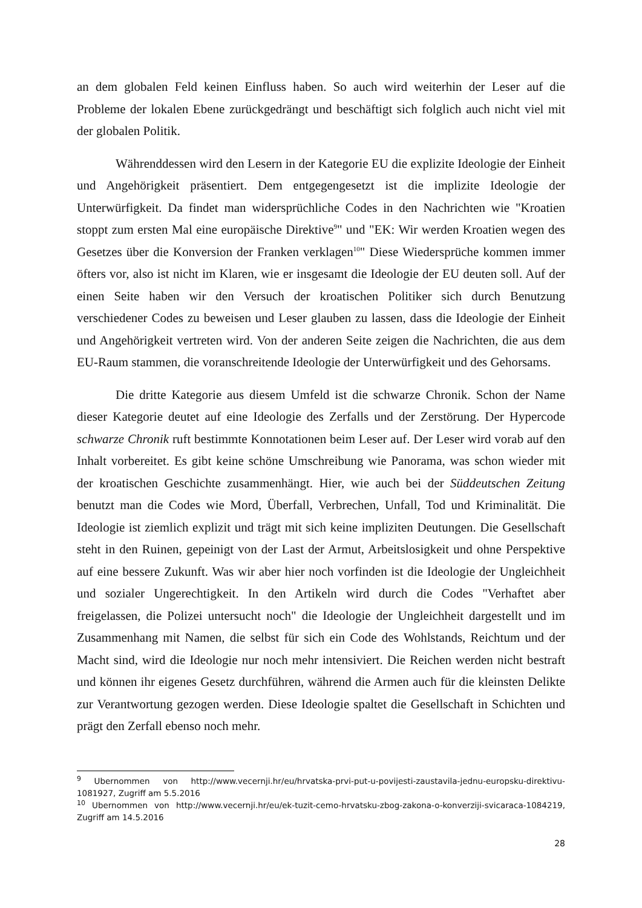an dem globalen Feld keinen Einfluss haben. So auch wird weiterhin der Leser auf die Probleme der lokalen Ebene zurückgedrängt und beschäftigt sich folglich auch nicht viel mit der globalen Politik.
Währenddessen wird den Lesern in der Kategorie EU die explizite Ideologie der Einheit und Angehörigkeit präsentiert. Dem entgegengesetzt ist die implizite Ideologie der Unterwürfigkeit. Da findet man widersprüchliche Codes in den Nachrichten wie "Kroatien stoppt zum ersten Mal eine europäische Direktive<sup>9</sup>" und "EK: Wir werden Kroatien wegen des Gesetzes über die Konversion der Franken verklagen<sup>10</sup>" Diese Wiedersprüche kommen immer öfters vor, also ist nicht im Klaren, wie er insgesamt die Ideologie der EU deuten soll. Auf der einen Seite haben wir den Versuch der kroatischen Politiker sich durch Benutzung verschiedener Codes zu beweisen und Leser glauben zu lassen, dass die Ideologie der Einheit und Angehörigkeit vertreten wird. Von der anderen Seite zeigen die Nachrichten, die aus dem EU-Raum stammen, die voranschreitende Ideologie der Unterwürfigkeit und des Gehorsams.
Die dritte Kategorie aus diesem Umfeld ist die schwarze Chronik. Schon der Name dieser Kategorie deutet auf eine Ideologie des Zerfalls und der Zerstörung. Der Hypercode schwarze Chronik ruft bestimmte Konnotationen beim Leser auf. Der Leser wird vorab auf den Inhalt vorbereitet. Es gibt keine schöne Umschreibung wie Panorama, was schon wieder mit der kroatischen Geschichte zusammenhängt. Hier, wie auch bei der Süddeutschen Zeitung benutzt man die Codes wie Mord, Überfall, Verbrechen, Unfall, Tod und Kriminalität. Die Ideologie ist ziemlich explizit und trägt mit sich keine impliziten Deutungen. Die Gesellschaft steht in den Ruinen, gepeinigt von der Last der Armut, Arbeitslosigkeit und ohne Perspektive auf eine bessere Zukunft. Was wir aber hier noch vorfinden ist die Ideologie der Ungleichheit und sozialer Ungerechtigkeit. In den Artikeln wird durch die Codes "Verhaftet aber freigelassen, die Polizei untersucht noch" die Ideologie der Ungleichheit dargestellt und im Zusammenhang mit Namen, die selbst für sich ein Code des Wohlstands, Reichtum und der Macht sind, wird die Ideologie nur noch mehr intensiviert. Die Reichen werden nicht bestraft und können ihr eigenes Gesetz durchführen, während die Armen auch für die kleinsten Delikte zur Verantwortung gezogen werden. Diese Ideologie spaltet die Gesellschaft in Schichten und prägt den Zerfall ebenso noch mehr.
<sup>9</sup> Ubernommen von http://www.vecernji.hr/eu/hrvatska-prvi-put-u-povijesti-zaustavila-jednu-europsku-direktivu-1081927, Zugriff am 5.5.2016
<sup>10</sup> Ubernommen von http://www.vecernji.hr/eu/ek-tuzit-cemo-hrvatsku-zbog-zakona-o-konverziji-svicaraca-1084219, Zugriff am 14.5.2016
28